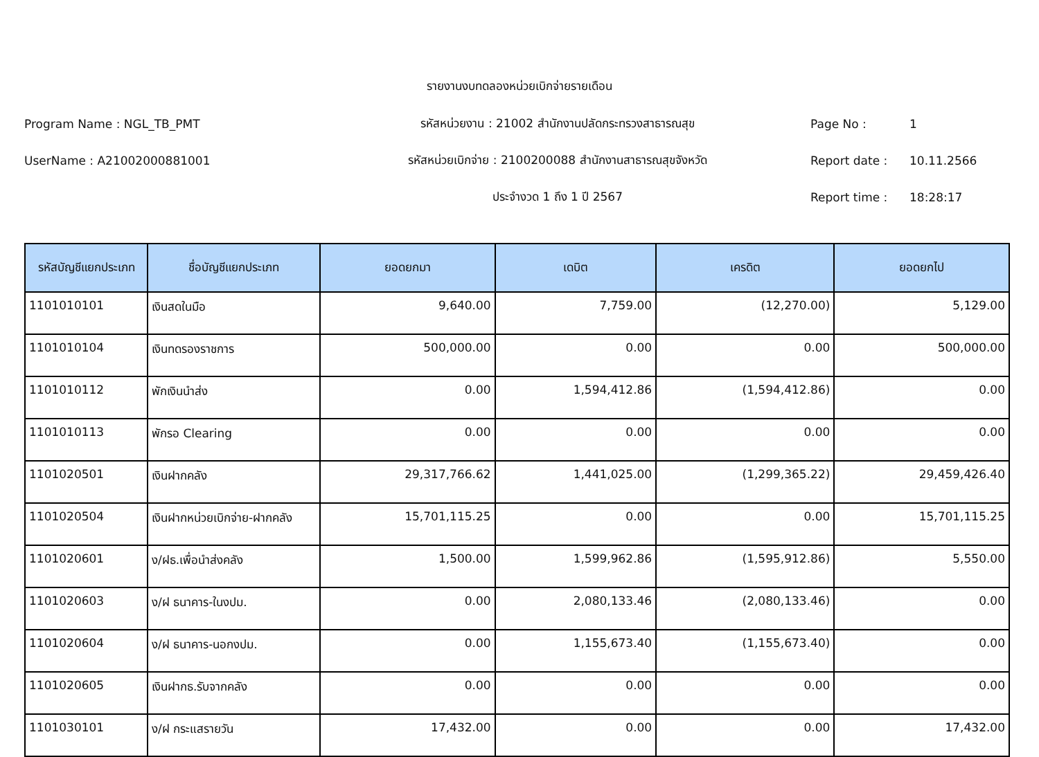รายงานงบทดลองหน่วยเบิกจ่ายรายเดือน
Program Name : NGL_TB_PMT รหัสหน่วยงาน : 21002 สำนักงานปลัดกระทรวงสาธารณสุข Page No : 1
UserName : A21002000881001 รหัสหน่วยเบิกจ่าย : 2100200088 สำนักงานสาธารณสุขจังหวัด Report date : 10.11.2566
ประจำงวด 1 ถึง 1 ปี 2567 Report time : 18:28:17
| รหัสบัญชีแยกประเภท | ชื่อบัญชีแยกประเภท | ยอดยกมา | เดบิต | เครดิต | ยอดยกไป |
| --- | --- | --- | --- | --- | --- |
| 1101010101 | เงินสดในมือ | 9,640.00 | 7,759.00 | (12,270.00) | 5,129.00 |
| 1101010104 | เงินทดรองราชการ | 500,000.00 | 0.00 | 0.00 | 500,000.00 |
| 1101010112 | พักเงินนำส่ง | 0.00 | 1,594,412.86 | (1,594,412.86) | 0.00 |
| 1101010113 | พักรอ Clearing | 0.00 | 0.00 | 0.00 | 0.00 |
| 1101020501 | เงินฝากคลัง | 29,317,766.62 | 1,441,025.00 | (1,299,365.22) | 29,459,426.40 |
| 1101020504 | เงินฝากหน่วยเบิกจ่าย-ฝากคลัง | 15,701,115.25 | 0.00 | 0.00 | 15,701,115.25 |
| 1101020601 | ง/ฝธ.เพื่อนำส่งคลัง | 1,500.00 | 1,599,962.86 | (1,595,912.86) | 5,550.00 |
| 1101020603 | ง/ฝ ธนาคาร-ในงปม. | 0.00 | 2,080,133.46 | (2,080,133.46) | 0.00 |
| 1101020604 | ง/ฝ ธนาคาร-นอกงปม. | 0.00 | 1,155,673.40 | (1,155,673.40) | 0.00 |
| 1101020605 | เงินฝากธ.รับจากคลัง | 0.00 | 0.00 | 0.00 | 0.00 |
| 1101030101 | ง/ฝ กระแสรายวัน | 17,432.00 | 0.00 | 0.00 | 17,432.00 |